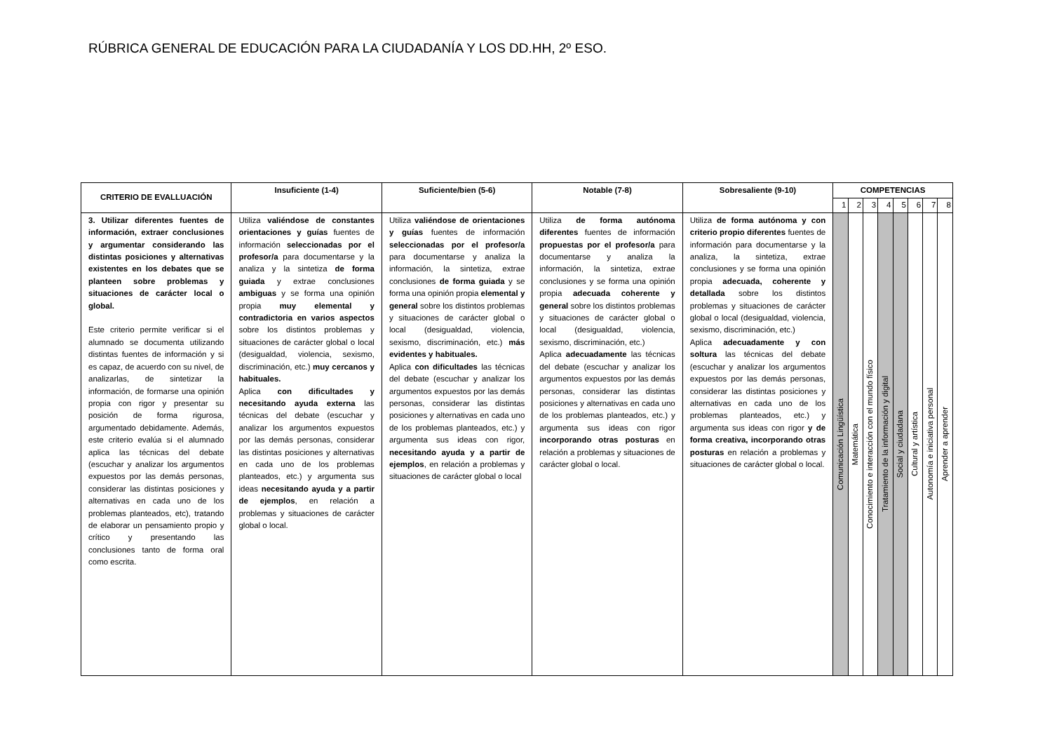RÚBRICA GENERAL DE EDUCACIÓN PARA LA CIUDADANÍA Y LOS DD.HH, 2º ESO.
| CRITERIO DE EVALLUACIÓN | Insuficiente (1-4) | Suficiente/bien (5-6) | Notable (7-8) | Sobresaliente (9-10) | COMPETENCIAS | | | | | | | |
| --- | --- | --- | --- | --- | --- | --- | --- | --- | --- | --- | --- | --- |
| | | | | | 1 | 2 | 3 | 4 | 5 | 6 | 7 | 8 |
| 3. Utilizar diferentes fuentes de información, extraer conclusiones y argumentar considerando las distintas posiciones y alternativas existentes en los debates que se planteen sobre problemas y situaciones de carácter local o global. Este criterio permite verificar si el alumnado se documenta utilizando distintas fuentes de información y si es capaz, de acuerdo con su nivel, de analizarlas, de sintetizar la información, de formarse una opinión propia con rigor y presentar su posición de forma rigurosa, argumentado debidamente. Además, este criterio evalúa si el alumnado aplica las técnicas del debate (escuchar y analizar los argumentos expuestos por las demás personas, considerar las distintas posiciones y alternativas en cada uno de los problemas planteados, etc), tratando de elaborar un pensamiento propio y crítico y presentando las conclusiones tanto de forma oral como escrita. | Utiliza valiéndose de constantes orientaciones y guías fuentes de información seleccionadas por el profesor/a para documentarse y la analiza y la sintetiza de forma guiada y extrae conclusiones ambiguas y se forma una opinión propia muy elemental y contradictoria en varios aspectos sobre los distintos problemas y situaciones de carácter global o local (desigualdad, violencia, sexismo, discriminación, etc.) muy cercanos y habituales. Aplica con dificultades y necesitando ayuda externa las técnicas del debate (escuchar y analizar los argumentos expuestos por las demás personas, considerar las distintas posiciones y alternativas en cada uno de los problemas planteados, etc.) y argumenta sus ideas necesitando ayuda y a partir de ejemplos , en relación a problemas y situaciones de carácter global o local. | Utiliza valiéndose de orientaciones y guías fuentes de información seleccionadas por el profesor/a para documentarse y analiza la información, la sintetiza, extrae conclusiones de forma guiada y se forma una opinión propia elemental y general sobre los distintos problemas y situaciones de carácter global o local (desigualdad, violencia, sexismo, discriminación, etc.) más evidentes y habituales. Aplica con dificultades las técnicas del debate (escuchar y analizar los argumentos expuestos por las demás personas, considerar las distintas posiciones y alternativas en cada uno de los problemas planteados, etc.) y argumenta sus ideas con rigor, necesitando ayuda y a partir de ejemplos , en relación a problemas y situaciones de carácter global o local | Utiliza de forma autónoma diferentes fuentes de información propuestas por el profesor/a para documentarse y analiza la información, la sintetiza, extrae conclusiones y se forma una opinión propia adecuada coherente y general sobre los distintos problemas y situaciones de carácter global o local (desigualdad, violencia, sexismo, discriminación, etc.) Aplica adecuadamente las técnicas del debate (escuchar y analizar los argumentos expuestos por las demás personas, considerar las distintas posiciones y alternativas en cada uno de los problemas planteados, etc.) y argumenta sus ideas con rigor incorporando otras posturas en relación a problemas y situaciones de carácter global o local. | Utiliza de forma autónoma y con criterio propio diferentes fuentes de información para documentarse y la analiza, la sintetiza, extrae conclusiones y se forma una opinión propia adecuada, coherente y detallada sobre los distintos problemas y situaciones de carácter global o local (desigualdad, violencia, sexismo, discriminación, etc.) Aplica adecuadamente y con soltura las técnicas del debate (escuchar y analizar los argumentos expuestos por las demás personas, considerar las distintas posiciones y alternativas en cada uno de los problemas planteados, etc.) y argumenta sus ideas con rigor y de forma creativa, incorporando otras posturas en relación a problemas y situaciones de carácter global o local. | Comunicación Lingüística | Matemática | Conocimiento e interacción con el mundo físico | Tratamiento de la información y digital | Social y ciudadana | Cultural y artística | Autonomía e iniciativa personal | Aprender a aprender |